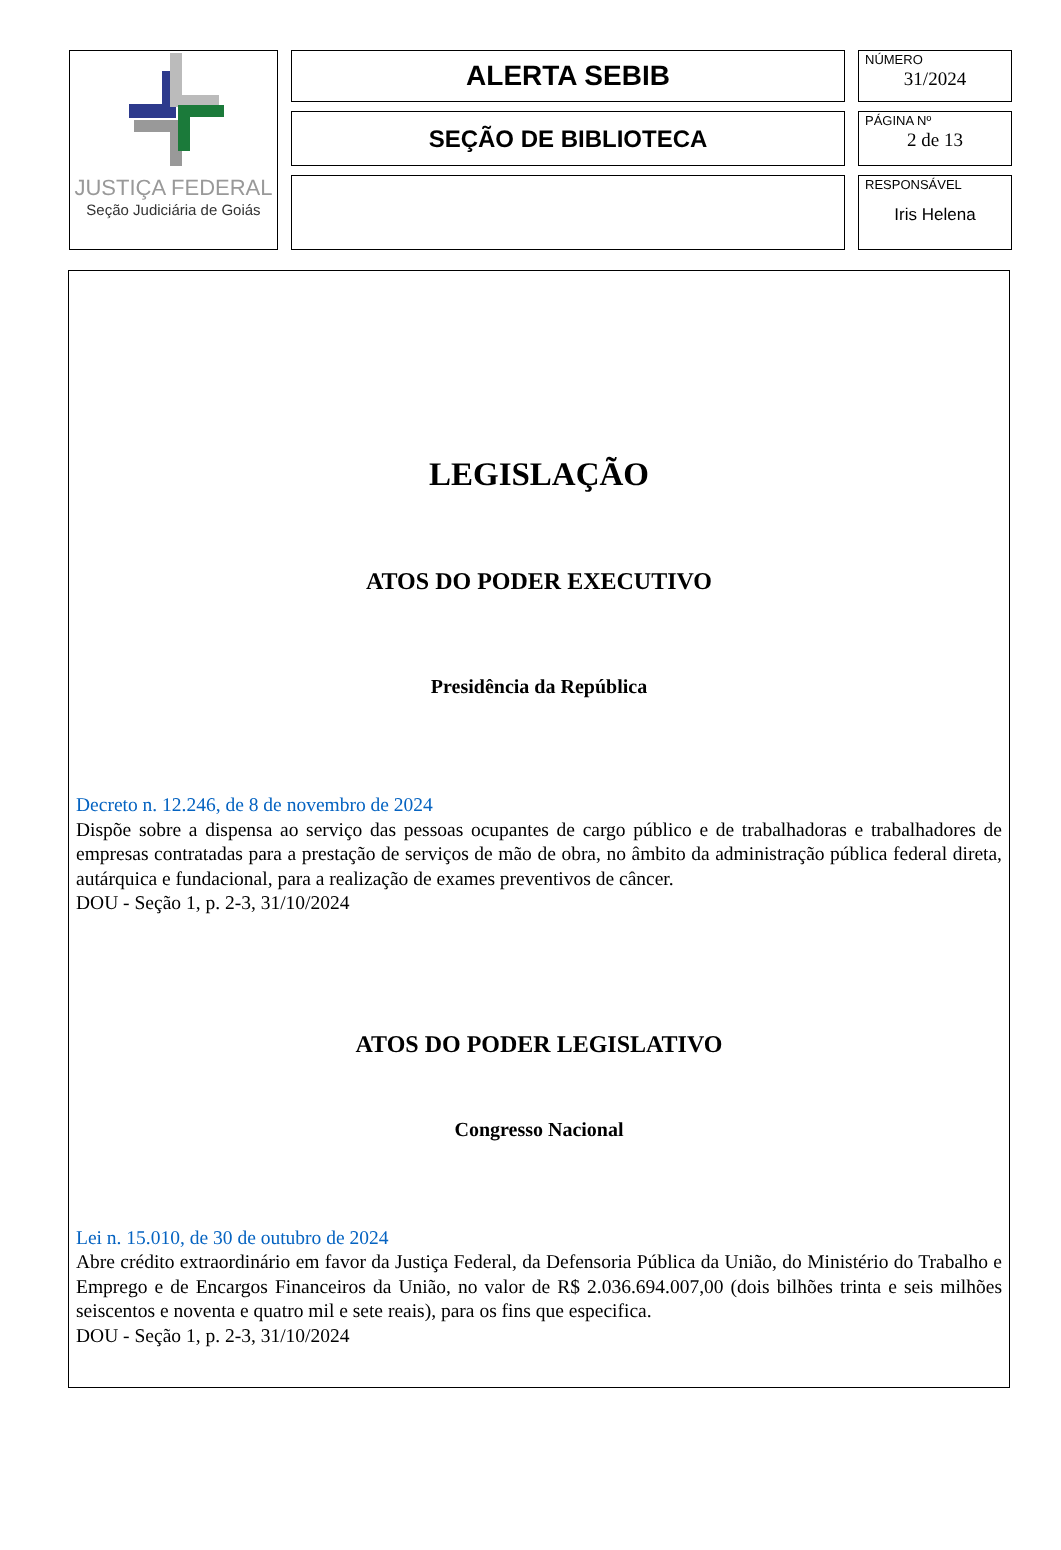JUSTIÇA FEDERAL
Seção Judiciária de Goiás
ALERTA SEBIB
SEÇÃO DE BIBLIOTECA
NÚMERO
31/2024
PÁGINA Nº
2 de 13
RESPONSÁVEL
Iris Helena
LEGISLAÇÃO
ATOS DO PODER EXECUTIVO
Presidência da República
Decreto n. 12.246, de 8 de novembro de 2024
Dispõe sobre a dispensa ao serviço das pessoas ocupantes de cargo público e de trabalhadoras e trabalhadores de empresas contratadas para a prestação de serviços de mão de obra, no âmbito da administração pública federal direta, autárquica e fundacional, para a realização de exames preventivos de câncer.
DOU - Seção 1, p. 2-3, 31/10/2024
ATOS DO PODER LEGISLATIVO
Congresso Nacional
Lei n. 15.010, de 30 de outubro de 2024
Abre crédito extraordinário em favor da Justiça Federal, da Defensoria Pública da União, do Ministério do Trabalho e Emprego e de Encargos Financeiros da União, no valor de R$ 2.036.694.007,00 (dois bilhões trinta e seis milhões seiscentos e noventa e quatro mil e sete reais), para os fins que especifica.
DOU - Seção 1, p. 2-3, 31/10/2024